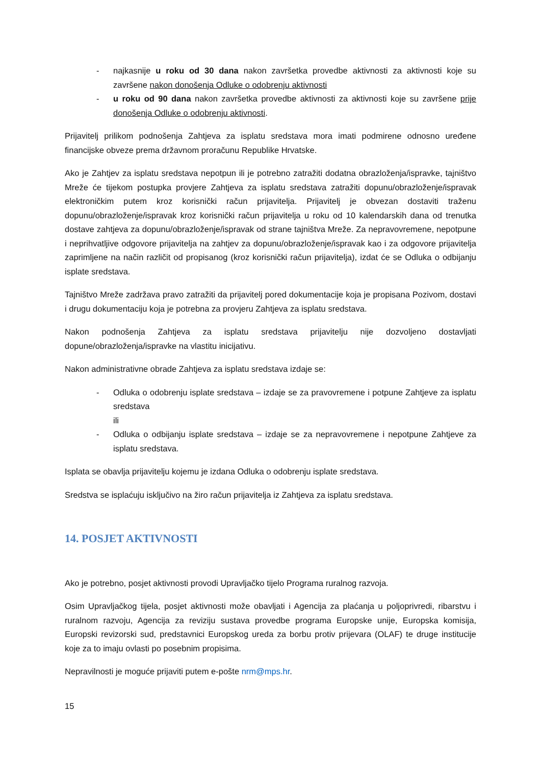- najkasnije u roku od 30 dana nakon završetka provedbe aktivnosti za aktivnosti koje su završene nakon donošenja Odluke o odobrenju aktivnosti
- u roku od 90 dana nakon završetka provedbe aktivnosti za aktivnosti koje su završene prije donošenja Odluke o odobrenju aktivnosti.
Prijavitelj prilikom podnošenja Zahtjeva za isplatu sredstava mora imati podmirene odnosno uređene financijske obveze prema državnom proračunu Republike Hrvatske.
Ako je Zahtjev za isplatu sredstava nepotpun ili je potrebno zatražiti dodatna obrazloženja/ispravke, tajništvo Mreže će tijekom postupka provjere Zahtjeva za isplatu sredstava zatražiti dopunu/obrazloženje/ispravak elektroničkim putem kroz korisnički račun prijavitelja. Prijavitelj je obvezan dostaviti traženu dopunu/obrazloženje/ispravak kroz korisnički račun prijavitelja u roku od 10 kalendarskih dana od trenutka dostave zahtjeva za dopunu/obrazloženje/ispravak od strane tajništva Mreže. Za nepravovremene, nepotpune i neprihvatljive odgovore prijavitelja na zahtjev za dopunu/obrazloženje/ispravak kao i za odgovore prijavitelja zaprimljene na način različit od propisanog (kroz korisnički račun prijavitelja), izdat će se Odluka o odbijanju isplate sredstava.
Tajništvo Mreže zadržava pravo zatražiti da prijavitelj pored dokumentacije koja je propisana Pozivom, dostavi i drugu dokumentaciju koja je potrebna za provjeru Zahtjeva za isplatu sredstava.
Nakon podnošenja Zahtjeva za isplatu sredstava prijavitelju nije dozvoljeno dostavljati dopune/obrazloženja/ispravke na vlastitu inicijativu.
Nakon administrativne obrade Zahtjeva za isplatu sredstava izdaje se:
- Odluka o odobrenju isplate sredstava – izdaje se za pravovremene i potpune Zahtjeve za isplatu sredstava
ili
- Odluka o odbijanju isplate sredstava – izdaje se za nepravovremene i nepotpune Zahtjeve za isplatu sredstava.
Isplata se obavlja prijavitelju kojemu je izdana Odluka o odobrenju isplate sredstava.
Sredstva se isplaćuju isključivo na žiro račun prijavitelja iz Zahtjeva za isplatu sredstava.
14. POSJET AKTIVNOSTI
Ako je potrebno, posjet aktivnosti provodi Upravljačko tijelo Programa ruralnog razvoja.
Osim Upravljačkog tijela, posjet aktivnosti može obavljati i Agencija za plaćanja u poljoprivredi, ribarstvu i ruralnom razvoju, Agencija za reviziju sustava provedbe programa Europske unije, Europska komisija, Europski revizorski sud, predstavnici Europskog ureda za borbu protiv prijevara (OLAF) te druge institucije koje za to imaju ovlasti po posebnim propisima.
Nepravilnosti je moguće prijaviti putem e-pošte nrm@mps.hr.
15